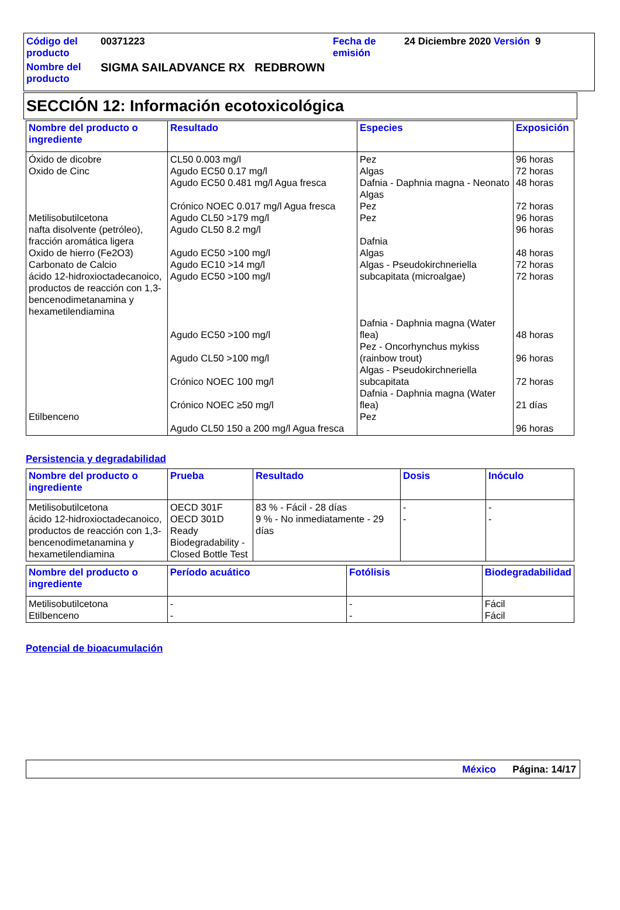| Código del producto | 00371223 | Fecha de emisión | 24 Diciembre 2020 Versión 9 |
| Nombre del producto | SIGMA SAILADVANCE RX REDBROWN | | |
SECCIÓN 12: Información ecotoxicológica
| Nombre del producto o ingrediente | Resultado | Especies | Exposición |
| --- | --- | --- | --- |
| Óxido de dicobre Oxido de Cinc Metilisobutilcetona nafta disolvente (petróleo), fracción aromática ligera Oxido de hierro (Fe2O3) Carbonato de Calcio ácido 12-hidroxioctadecanoico, productos de reacción con 1,3-bencenodimetanamina y hexametilendiamina Etilbenceno | CL50 0.003 mg/l Agudo EC50 0.17 mg/l Agudo EC50 0.481 mg/l Agua fresca Crónico NOEC 0.017 mg/l Agua fresca Agudo CL50 >179 mg/l Agudo CL50 8.2 mg/l Agudo EC50 >100 mg/l Agudo EC10 >14 mg/l Agudo EC50 >100 mg/l Agudo EC50 >100 mg/l Agudo CL50 >100 mg/l Crónico NOEC 100 mg/l Crónico NOEC ≥50 mg/l Agudo CL50 150 a 200 mg/l Agua fresca | Pez Algas Dafnia - Daphnia magna - Neonato Algas Pez Pez Dafnia Algas Algas - Pseudokirchneriella subcapitata (microalgae) Dafnia - Daphnia magna (Water flea) Pez - Oncorhynchus mykiss (rainbow trout) Algas - Pseudokirchneriella subcapitata Dafnia - Daphnia magna (Water flea) Pez | 96 horas 72 horas 48 horas 72 horas 96 horas 96 horas 48 horas 72 horas 72 horas 48 horas 96 horas 72 horas 21 días 96 horas |
Persistencia y degradabilidad
| Nombre del producto o ingrediente | Prueba | Resultado | Dosis | Inóculo |
| --- | --- | --- | --- | --- |
| Metilisobutilcetona ácido 12-hidroxioctadecanoico, productos de reacción con 1,3-bencenodimetanamina y hexametilendiamina | OECD 301F OECD 301D Ready Biodegradability - Closed Bottle Test | 83 % - Fácil - 28 días 9 % - No inmediatamente - 29 días | - - | - - |
| Nombre del producto o ingrediente | Período acuático | Fotólisis | Biodegradabilidad |
| --- | --- | --- | --- |
| Metilisobutilcetona Etilbenceno | - - | - - | Fácil Fácil |
Potencial de bioacumulación
México Página: 14/17